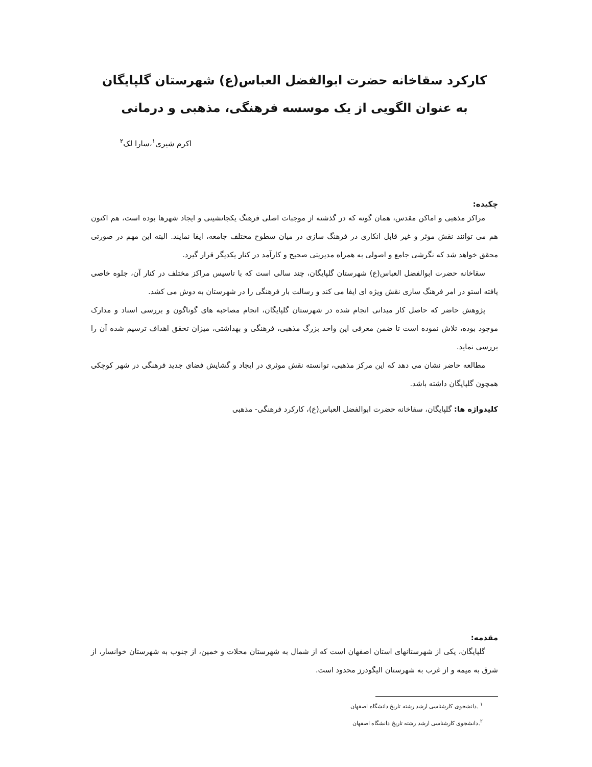کارکرد سقاخانه حضرت ابوالفضل العباس(ع) شهرستان گلپایگان
به عنوان الگویی از یک موسسه فرهنگی، مذهبی و درمانی
اکرم شیری<sup>۱</sup>،سارا لک<sup>۲</sup>
چکیده:
مراکز مذهبی و اماکن مقدس، همان گونه که در گذشته از موجبات اصلی فرهنگ یکجانشینی و ایجاد شهرها بوده است، هم اکنون هم می توانند نقش موثر و غیر قابل انکاری در فرهنگ سازی در میان سطوح مختلف جامعه، ایفا نمایند. البته این مهم در صورتی محقق خواهد شد که نگرشی جامع و اصولی به همراه مدیریتی صحیح و کارآمد در کنار یکدیگر قرار گیرد.
سقاخانه حضرت ابوالفضل العباس(ع) شهرستان گلپایگان، چند سالی است که با تاسیس مراکز مختلف در کنار آن، جلوه خاصی یافته استو در امر فرهنگ سازی نقش ویژه ای ایفا می کند و رسالت بار فرهنگی را در شهرستان به دوش می کشد.
پژوهش حاضر که حاصل کار میدانی انجام شده در شهرستان گلپایگان، انجام مصاحبه های گوناگون و بررسی اسناد و مدارک موجود بوده، تلاش نموده است تا ضمن معرفی این واحد بزرگ مذهبی، فرهنگی و بهداشتی، میزان تحقق اهداف ترسیم شده آن را بررسی نماید.
مطالعه حاضر نشان می دهد که این مرکز مذهبی، توانسته نقش موثری در ایجاد و گشایش فضای جدید فرهنگی در شهر کوچکی همچون گلپایگان داشته باشد.
کلیدواژه ها: گلپایگان، سقاخانه حضرت ابوالفضل العباس(ع)، کارکرد فرهنگی- مذهبی
مقدمه:
گلپایگان، یکی از شهرستانهای استان اصفهان است که از شمال به شهرستان محلات و خمین، از جنوب به شهرستان خوانسار، از شرق به میمه و از غرب به شهرستان الیگودرز محدود است.
<sup>۱</sup> .دانشجوی کارشناسی ارشد رشته تاریخ دانشگاه اصفهان
<sup>۲</sup>.دانشجوی کارشناسی ارشد رشته تاریخ دانشگاه اصفهان